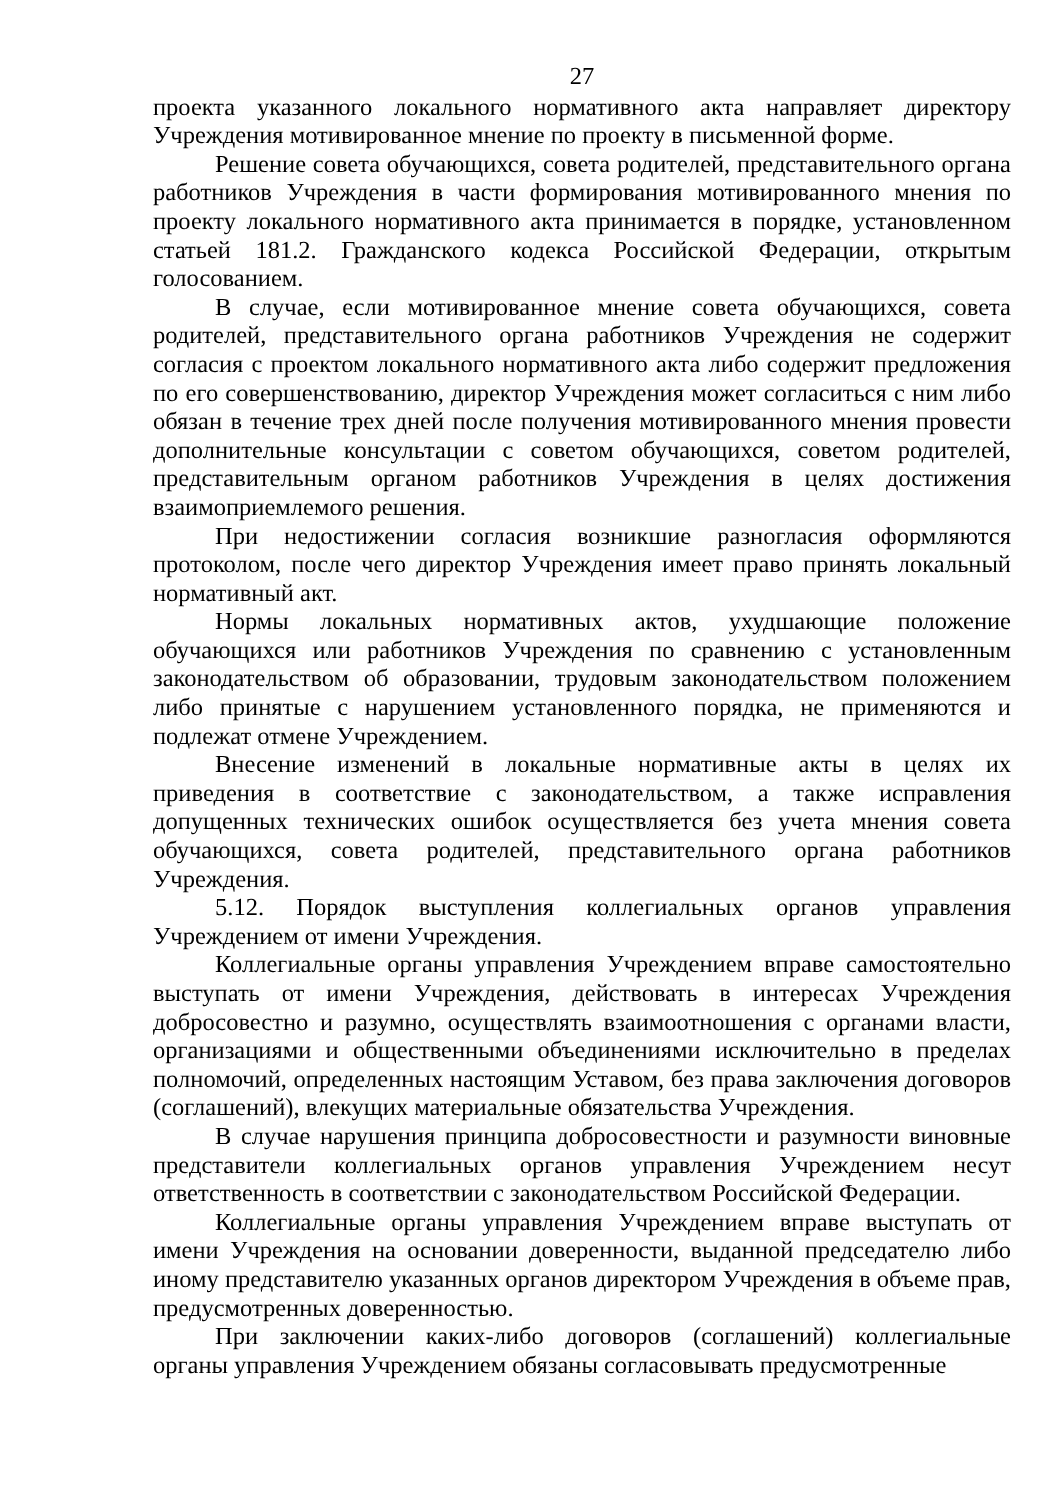27
проекта указанного локального нормативного акта направляет директору Учреждения мотивированное мнение по проекту в письменной форме.
Решение совета обучающихся, совета родителей, представительного органа работников Учреждения в части формирования мотивированного мнения по проекту локального нормативного акта принимается в порядке, установленном статьей 181.2. Гражданского кодекса Российской Федерации, открытым голосованием.
В случае, если мотивированное мнение совета обучающихся, совета родителей, представительного органа работников Учреждения не содержит согласия с проектом локального нормативного акта либо содержит предложения по его совершенствованию, директор Учреждения может согласиться с ним либо обязан в течение трех дней после получения мотивированного мнения провести дополнительные консультации с советом обучающихся, советом родителей, представительным органом работников Учреждения в целях достижения взаимоприемлемого решения.
При недостижении согласия возникшие разногласия оформляются протоколом, после чего директор Учреждения имеет право принять локальный нормативный акт.
Нормы локальных нормативных актов, ухудшающие положение обучающихся или работников Учреждения по сравнению с установленным законодательством об образовании, трудовым законодательством положением либо принятые с нарушением установленного порядка, не применяются и подлежат отмене Учреждением.
Внесение изменений в локальные нормативные акты в целях их приведения в соответствие с законодательством, а также исправления допущенных технических ошибок осуществляется без учета мнения совета обучающихся, совета родителей, представительного органа работников Учреждения.
5.12. Порядок выступления коллегиальных органов управления Учреждением от имени Учреждения.
Коллегиальные органы управления Учреждением вправе самостоятельно выступать от имени Учреждения, действовать в интересах Учреждения добросовестно и разумно, осуществлять взаимоотношения с органами власти, организациями и общественными объединениями исключительно в пределах полномочий, определенных настоящим Уставом, без права заключения договоров (соглашений), влекущих материальные обязательства Учреждения.
В случае нарушения принципа добросовестности и разумности виновные представители коллегиальных органов управления Учреждением несут ответственность в соответствии с законодательством Российской Федерации.
Коллегиальные органы управления Учреждением вправе выступать от имени Учреждения на основании доверенности, выданной председателю либо иному представителю указанных органов директором Учреждения в объеме прав, предусмотренных доверенностью.
При заключении каких-либо договоров (соглашений) коллегиальные органы управления Учреждением обязаны согласовывать предусмотренные